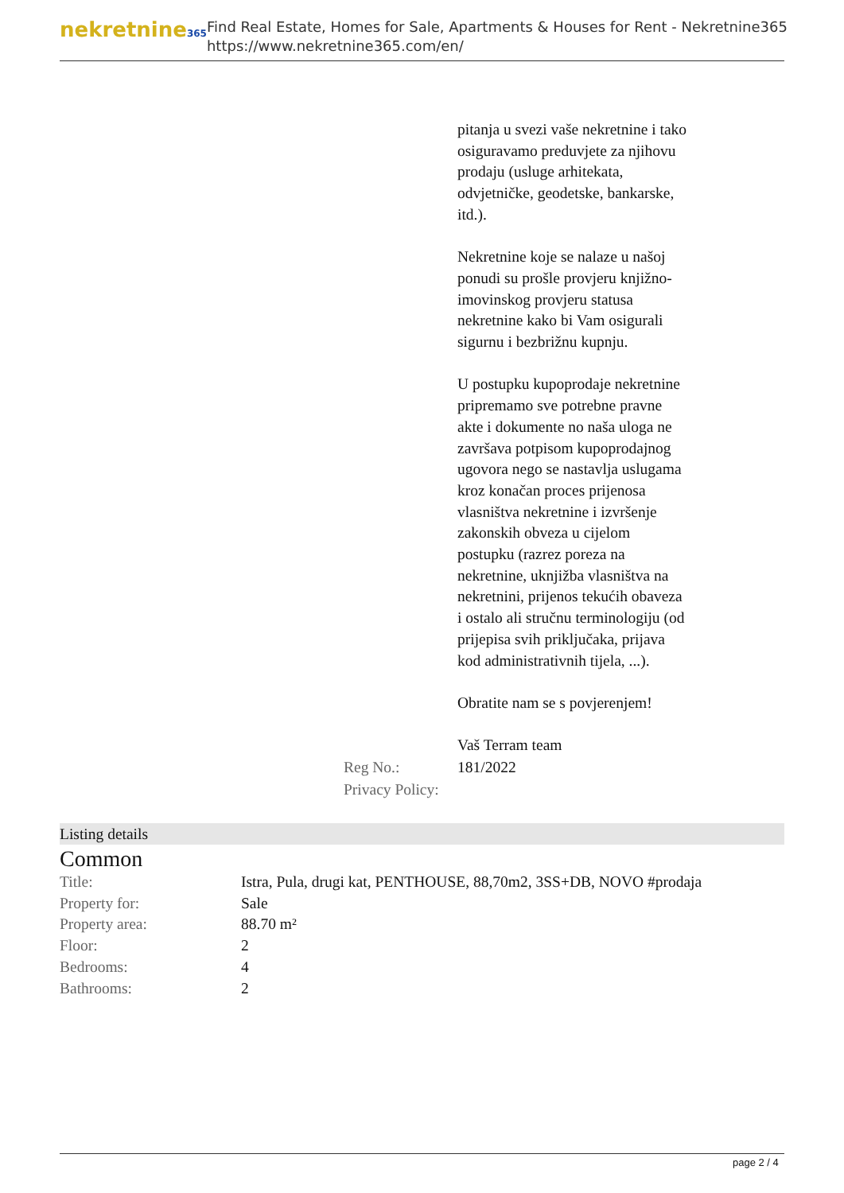nekretnine365
Find Real Estate, Homes for Sale, Apartments & Houses for Rent - Nekretnine365
https://www.nekretnine365.com/en/
pitanja u svezi vaše nekretnine i tako osiguravamo preduvjete za njihovu prodaju (usluge arhitekata, odvjetničke, geodetske, bankarske, itd.).
Nekretnine koje se nalaze u našoj ponudi su prošle provjeru knjižno-imovinskog provjeru statusa nekretnine kako bi Vam osigurali sigurnu i bezbrižnu kupnju.
U postupku kupoprodaje nekretnine pripremamo sve potrebne pravne akte i dokumente no naša uloga ne završava potpisom kupoprodajnog ugovora nego se nastavlja uslugama kroz konačan proces prijenosa vlasništva nekretnine i izvršenje zakonskih obveza u cijelom postupku (razrez poreza na nekretnine, uknjižba vlasništva na nekretnini, prijenos tekućih obaveza i ostalo ali stručnu terminologiju (od prijepisa svih priključaka, prijava kod administrativnih tijela, ...).
Obratite nam se s povjerenjem!
Vaš Terram team
| Reg No.: | 181/2022 |
| Privacy Policy: | |
Listing details
Common
| Title: | Istra, Pula, drugi kat, PENTHOUSE, 88,70m2, 3SS+DB, NOVO #prodaja |
| Property for: | Sale |
| Property area: | 88.70 m² |
| Floor: | 2 |
| Bedrooms: | 4 |
| Bathrooms: | 2 |
page 2 / 4